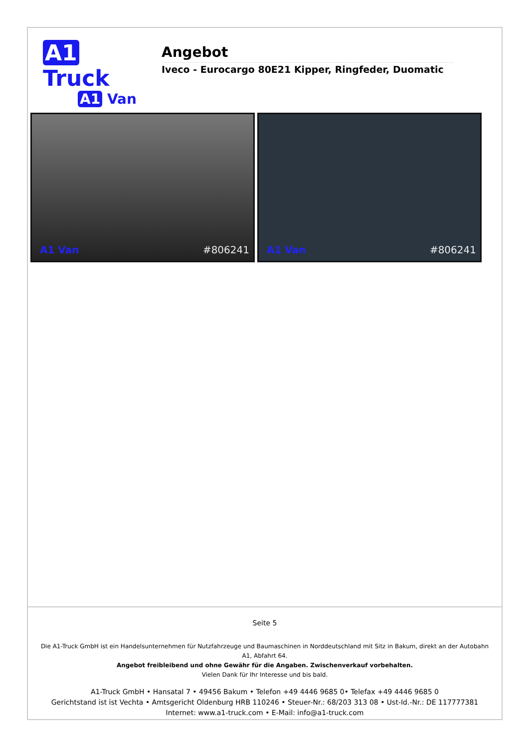A1 Truck
A1 Van
Angebot
Iveco - Eurocargo 80E21 Kipper, Ringfeder, Duomatic
A1 Van #806241
A1 Van #806241
Seite 5
Die A1-Truck GmbH ist ein Handelsunternehmen für Nutzfahrzeuge und Baumaschinen in Norddeutschland mit Sitz in Bakum, direkt an der Autobahn A1, Abfahrt 64.
Angebot freibleibend und ohne Gewähr für die Angaben. Zwischenverkauf vorbehalten.
Vielen Dank für Ihr Interesse und bis bald.
A1-Truck GmbH • Hansatal 7 • 49456 Bakum • Telefon +49 4446 9685 0• Telefax +49 4446 9685 0
Gerichtstand ist ist Vechta • Amtsgericht Oldenburg HRB 110246 • Steuer-Nr.: 68/203 313 08 • Ust-Id.-Nr.: DE 117777381
Internet: www.a1-truck.com • E-Mail: info@a1-truck.com